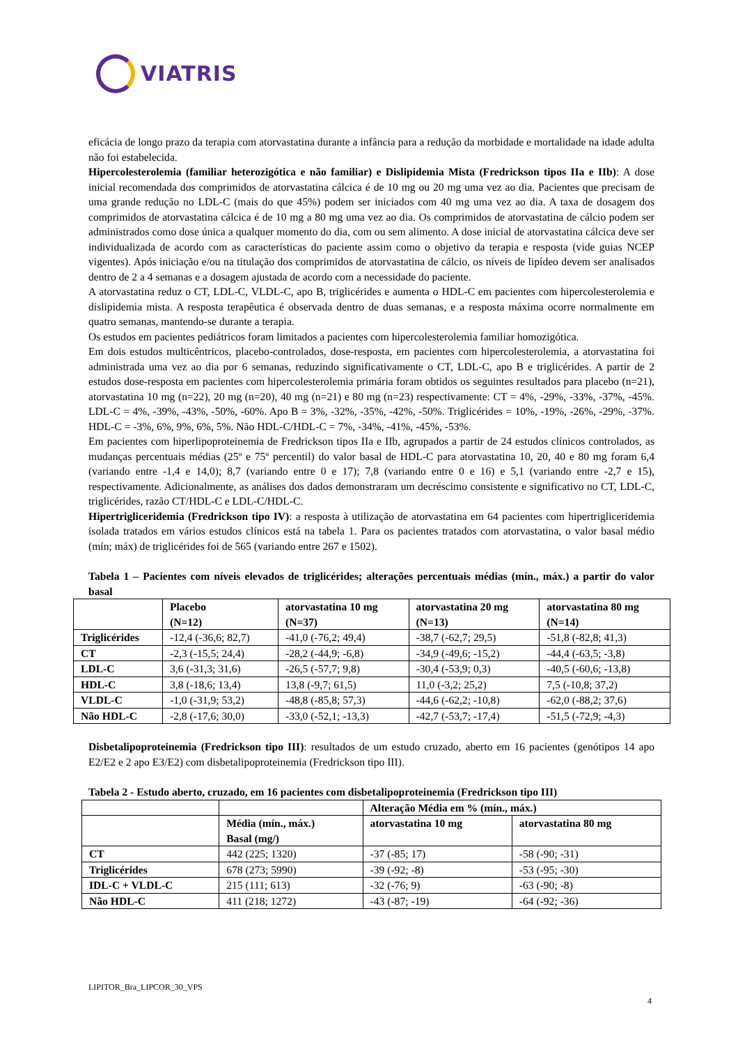VIATRIS
eficácia de longo prazo da terapia com atorvastatina durante a infância para a redução da morbidade e mortalidade na idade adulta não foi estabelecida.
Hipercolesterolemia (familiar heterozigótica e não familiar) e Dislipidemia Mista (Fredrickson tipos IIa e IIb): A dose inicial recomendada dos comprimidos de atorvastatina cálcica é de 10 mg ou 20 mg uma vez ao dia. Pacientes que precisam de uma grande redução no LDL-C (mais do que 45%) podem ser iniciados com 40 mg uma vez ao dia. A taxa de dosagem dos comprimidos de atorvastatina cálcica é de 10 mg a 80 mg uma vez ao dia. Os comprimidos de atorvastatina de cálcio podem ser administrados como dose única a qualquer momento do dia, com ou sem alimento. A dose inicial de atorvastatina cálcica deve ser individualizada de acordo com as características do paciente assim como o objetivo da terapia e resposta (vide guias NCEP vigentes). Após iniciação e/ou na titulação dos comprimidos de atorvastatina de cálcio, os níveis de lipídeo devem ser analisados dentro de 2 a 4 semanas e a dosagem ajustada de acordo com a necessidade do paciente.
A atorvastatina reduz o CT, LDL-C, VLDL-C, apo B, triglicérides e aumenta o HDL-C em pacientes com hipercolesterolemia e dislipidemia mista. A resposta terapêutica é observada dentro de duas semanas, e a resposta máxima ocorre normalmente em quatro semanas, mantendo-se durante a terapia.
Os estudos em pacientes pediátricos foram limitados a pacientes com hipercolesterolemia familiar homozigótica.
Em dois estudos multicêntricos, placebo-controlados, dose-resposta, em pacientes com hipercolesterolemia, a atorvastatina foi administrada uma vez ao dia por 6 semanas, reduzindo significativamente o CT, LDL-C, apo B e triglicérides. A partir de 2 estudos dose-resposta em pacientes com hipercolesterolemia primária foram obtidos os seguintes resultados para placebo (n=21), atorvastatina 10 mg (n=22), 20 mg (n=20), 40 mg (n=21) e 80 mg (n=23) respectivamente: CT = 4%, -29%, -33%, -37%, -45%. LDL-C = 4%, -39%, -43%, -50%, -60%. Apo B = 3%, -32%, -35%, -42%, -50%. Triglicérides = 10%, -19%, -26%, -29%, -37%. HDL-C = -3%, 6%, 9%, 6%, 5%. Não HDL-C/HDL-C = 7%, -34%, -41%, -45%, -53%.
Em pacientes com hiperlipoproteinemia de Fredrickson tipos IIa e IIb, agrupados a partir de 24 estudos clínicos controlados, as mudanças percentuais médias (25º e 75º percentil) do valor basal de HDL-C para atorvastatina 10, 20, 40 e 80 mg foram 6,4 (variando entre -1,4 e 14,0); 8,7 (variando entre 0 e 17); 7,8 (variando entre 0 e 16) e 5,1 (variando entre -2,7 e 15), respectivamente. Adicionalmente, as análises dos dados demonstraram um decréscimo consistente e significativo no CT, LDL-C, triglicérides, razão CT/HDL-C e LDL-C/HDL-C.
Hipertrigliceridemia (Fredrickson tipo IV): a resposta à utilização de atorvastatina em 64 pacientes com hipertrigliceridemia isolada tratados em vários estudos clínicos está na tabela 1. Para os pacientes tratados com atorvastatina, o valor basal médio (mín; máx) de triglicérides foi de 565 (variando entre 267 e 1502).
Tabela 1 – Pacientes com níveis elevados de triglicérides; alterações percentuais médias (mín., máx.) a partir do valor basal
| | Placebo (N=12) | atorvastatina 10 mg (N=37) | atorvastatina 20 mg (N=13) | atorvastatina 80 mg (N=14) |
| --- | --- | --- | --- | --- |
| Triglicérides | -12,4 (-36,6; 82,7) | -41,0 (-76,2; 49,4) | -38,7 (-62,7; 29,5) | -51,8 (-82,8; 41,3) |
| CT | -2,3 (-15,5; 24,4) | -28,2 (-44,9; -6,8) | -34,9 (-49,6; -15,2) | -44,4 (-63,5; -3,8) |
| LDL-C | 3,6 (-31,3; 31,6) | -26,5 (-57,7; 9,8) | -30,4 (-53,9; 0,3) | -40,5 (-60,6; -13,8) |
| HDL-C | 3,8 (-18,6; 13,4) | 13,8 (-9,7; 61,5) | 11,0 (-3,2; 25,2) | 7,5 (-10,8; 37,2) |
| VLDL-C | -1,0 (-31,9; 53,2) | -48,8 (-85,8; 57,3) | -44,6 (-62,2; -10,8) | -62,0 (-88,2; 37,6) |
| Não HDL-C | -2,8 (-17,6; 30,0) | -33,0 (-52,1; -13,3) | -42,7 (-53,7; -17,4) | -51,5 (-72,9; -4,3) |
Disbetalipoproteinemia (Fredrickson tipo III): resultados de um estudo cruzado, aberto em 16 pacientes (genótipos 14 apo E2/E2 e 2 apo E3/E2) com disbetalipoproteinemia (Fredrickson tipo III).
Tabela 2 - Estudo aberto, cruzado, em 16 pacientes com disbetalipoproteinemia (Fredrickson tipo III)
| | | Alteração Média em % (mín., máx.) | |
| --- | --- | --- | --- |
| | Média (mín., máx.) Basal (mg/) | atorvastatina 10 mg | atorvastatina 80 mg |
| CT | 442 (225; 1320) | -37 (-85; 17) | -58 (-90; -31) |
| Triglicérides | 678 (273; 5990) | -39 (-92; -8) | -53 (-95; -30) |
| IDL-C + VLDL-C | 215 (111; 613) | -32 (-76; 9) | -63 (-90; -8) |
| Não HDL-C | 411 (218; 1272) | -43 (-87; -19) | -64 (-92; -36) |
LIPITOR_Bra_LIPCOR_30_VPS
4